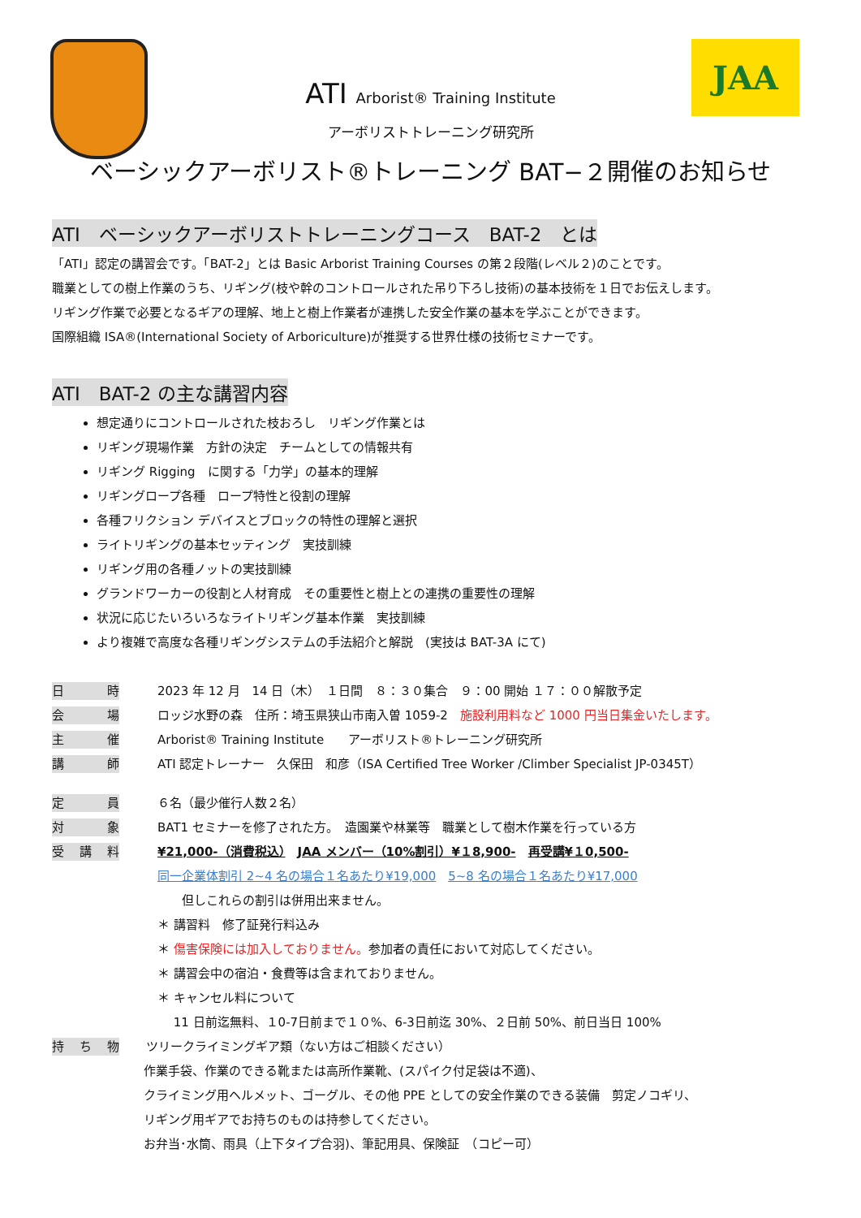JAA
ATI Arborist® Training Institute
アーボリストトレーニング研究所
ベーシックアーボリスト®トレーニング BAT−２開催のお知らせ
ATI　ベーシックアーボリストトレーニングコース　BAT-2　とは
「ATI」認定の講習会です。「BAT-2」とは Basic Arborist Training Courses の第２段階(レベル２)のことです。
職業としての樹上作業のうち、リギング(枝や幹のコントロールされた吊り下ろし技術)の基本技術を１日でお伝えします。
リギング作業で必要となるギアの理解、地上と樹上作業者が連携した安全作業の基本を学ぶことができます。
国際組織 ISA®(International Society of Arboriculture)が推奨する世界仕様の技術セミナーです。
ATI　BAT-2 の主な講習内容
想定通りにコントロールされた枝おろし　リギング作業とは
リギング現場作業　方針の決定　チームとしての情報共有
リギング Rigging　に関する「力学」の基本的理解
リギングロープ各種　ロープ特性と役割の理解
各種フリクション デバイスとブロックの特性の理解と選択
ライトリギングの基本セッティング　実技訓練
リギング用の各種ノットの実技訓練
グランドワーカーの役割と人材育成　その重要性と樹上との連携の重要性の理解
状況に応じたいろいろなライトリギング基本作業　実技訓練
より複雑で高度な各種リギングシステムの手法紹介と解説　(実技は BAT-3A にて)
日 時 2023 年 12 月　14 日（木）　１日間　８：３０集合　９：00 開始 １７：００解散予定
会 場 ロッジ水野の森　住所：埼玉県狭山市南入曽 1059-2　施設利用料など 1000 円当日集金いたします。
主 催 Arborist® Training Institute　　アーボリスト®トレーニング研究所
講 師 ATI 認定トレーナー　久保田　和彦（ISA Certified Tree Worker /Climber Specialist JP-0345T）
定 員 ６名（最少催行人数２名）
対 象 BAT1 セミナーを修了された方。　造園業や林業等　職業として樹木作業を行っている方
受 講 料 ¥21,000-（消費税込）　JAA メンバー（10%割引）¥１8,900-　再受講¥１0,500-
同一企業体割引 2~4 名の場合１名あたり¥19,000　5~8 名の場合１名あたり¥17,000
　　但しこれらの割引は併用出来ません。
＊ 講習料　修了証発行料込み
＊ 傷害保険には加入しておりません。参加者の責任において対応してください。
＊ 講習会中の宿泊・食費等は含まれておりません。
＊ キャンセル料について
　 11 日前迄無料、１0-7日前まで１０%、6-3日前迄 30%、２日前 50%、前日当日 100%
持 ち 物 ツリークライミングギア類（ない方はご相談ください）
作業手袋、作業のできる靴または高所作業靴、(スパイク付足袋は不適)、
クライミング用ヘルメット、ゴーグル、その他 PPE としての安全作業のできる装備　剪定ノコギリ、
リギング用ギアでお持ちのものは持参してください。
お弁当･水筒、雨具（上下タイプ合羽)、筆記用具、保険証　（コピー可）